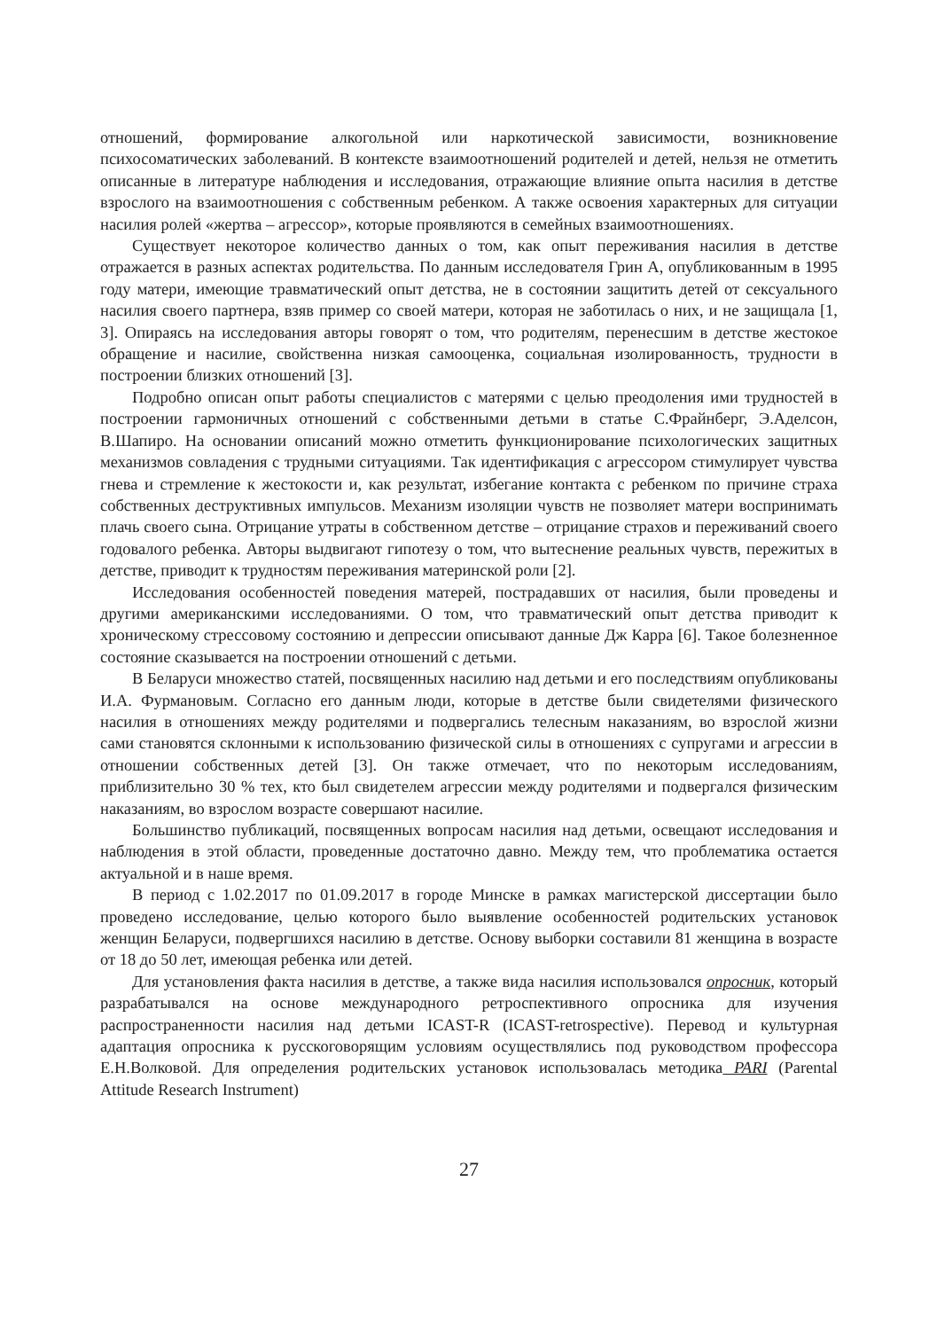отношений, формирование алкогольной или наркотической зависимости, возникновение психосоматических заболеваний. В контексте взаимоотношений родителей и детей, нельзя не отметить описанные в литературе наблюдения и исследования, отражающие влияние опыта насилия в детстве взрослого на взаимоотношения с собственным ребенком. А также освоения характерных для ситуации насилия ролей «жертва – агрессор», которые проявляются в семейных взаимоотношениях.
Существует некоторое количество данных о том, как опыт переживания насилия в детстве отражается в разных аспектах родительства. По данным исследователя Грин А, опубликованным в 1995 году матери, имеющие травматический опыт детства, не в состоянии защитить детей от сексуального насилия своего партнера, взяв пример со своей матери, которая не заботилась о них, и не защищала [1, 3]. Опираясь на исследования авторы говорят о том, что родителям, перенесшим в детстве жестокое обращение и насилие, свойственна низкая самооценка, социальная изолированность, трудности в построении близких отношений [3].
Подробно описан опыт работы специалистов с матерями с целью преодоления ими трудностей в построении гармоничных отношений с собственными детьми в статье С.Фрайнберг, Э.Аделсон, В.Шапиро. На основании описаний можно отметить функционирование психологических защитных механизмов совладения с трудными ситуациями. Так идентификация с агрессором стимулирует чувства гнева и стремление к жестокости и, как результат, избегание контакта с ребенком по причине страха собственных деструктивных импульсов. Механизм изоляции чувств не позволяет матери воспринимать плачь своего сына. Отрицание утраты в собственном детстве – отрицание страхов и переживаний своего годовалого ребенка. Авторы выдвигают гипотезу о том, что вытеснение реальных чувств, пережитых в детстве, приводит к трудностям переживания материнской роли [2].
Исследования особенностей поведения матерей, пострадавших от насилия, были проведены и другими американскими исследованиями. О том, что травматический опыт детства приводит к хроническому стрессовому состоянию и депрессии описывают данные Дж Карра [6]. Такое болезненное состояние сказывается на построении отношений с детьми.
В Беларуси множество статей, посвященных насилию над детьми и его последствиям опубликованы И.А. Фурмановым. Согласно его данным люди, которые в детстве были свидетелями физического насилия в отношениях между родителями и подвергались телесным наказаниям, во взрослой жизни сами становятся склонными к использованию физической силы в отношениях с супругами и агрессии в отношении собственных детей [3]. Он также отмечает, что по некоторым исследованиям, приблизительно 30 % тех, кто был свидетелем агрессии между родителями и подвергался физическим наказаниям, во взрослом возрасте совершают насилие.
Большинство публикаций, посвященных вопросам насилия над детьми, освещают исследования и наблюдения в этой области, проведенные достаточно давно. Между тем, что проблематика остается актуальной и в наше время.
В период с 1.02.2017 по 01.09.2017 в городе Минске в рамках магистерской диссертации было проведено исследование, целью которого было выявление особенностей родительских установок женщин Беларуси, подвергшихся насилию в детстве. Основу выборки составили 81 женщина в возрасте от 18 до 50 лет, имеющая ребенка или детей.
Для установления факта насилия в детстве, а также вида насилия использовался опросник, который разрабатывался на основе международного ретроспективного опросника для изучения распространенности насилия над детьми ICAST-R (ICAST-retrospective). Перевод и культурная адаптация опросника к русскоговорящим условиям осуществлялись под руководством профессора Е.Н.Волковой. Для определения родительских установок использовалась методика PARI (Parental Attitude Research Instrument)
27